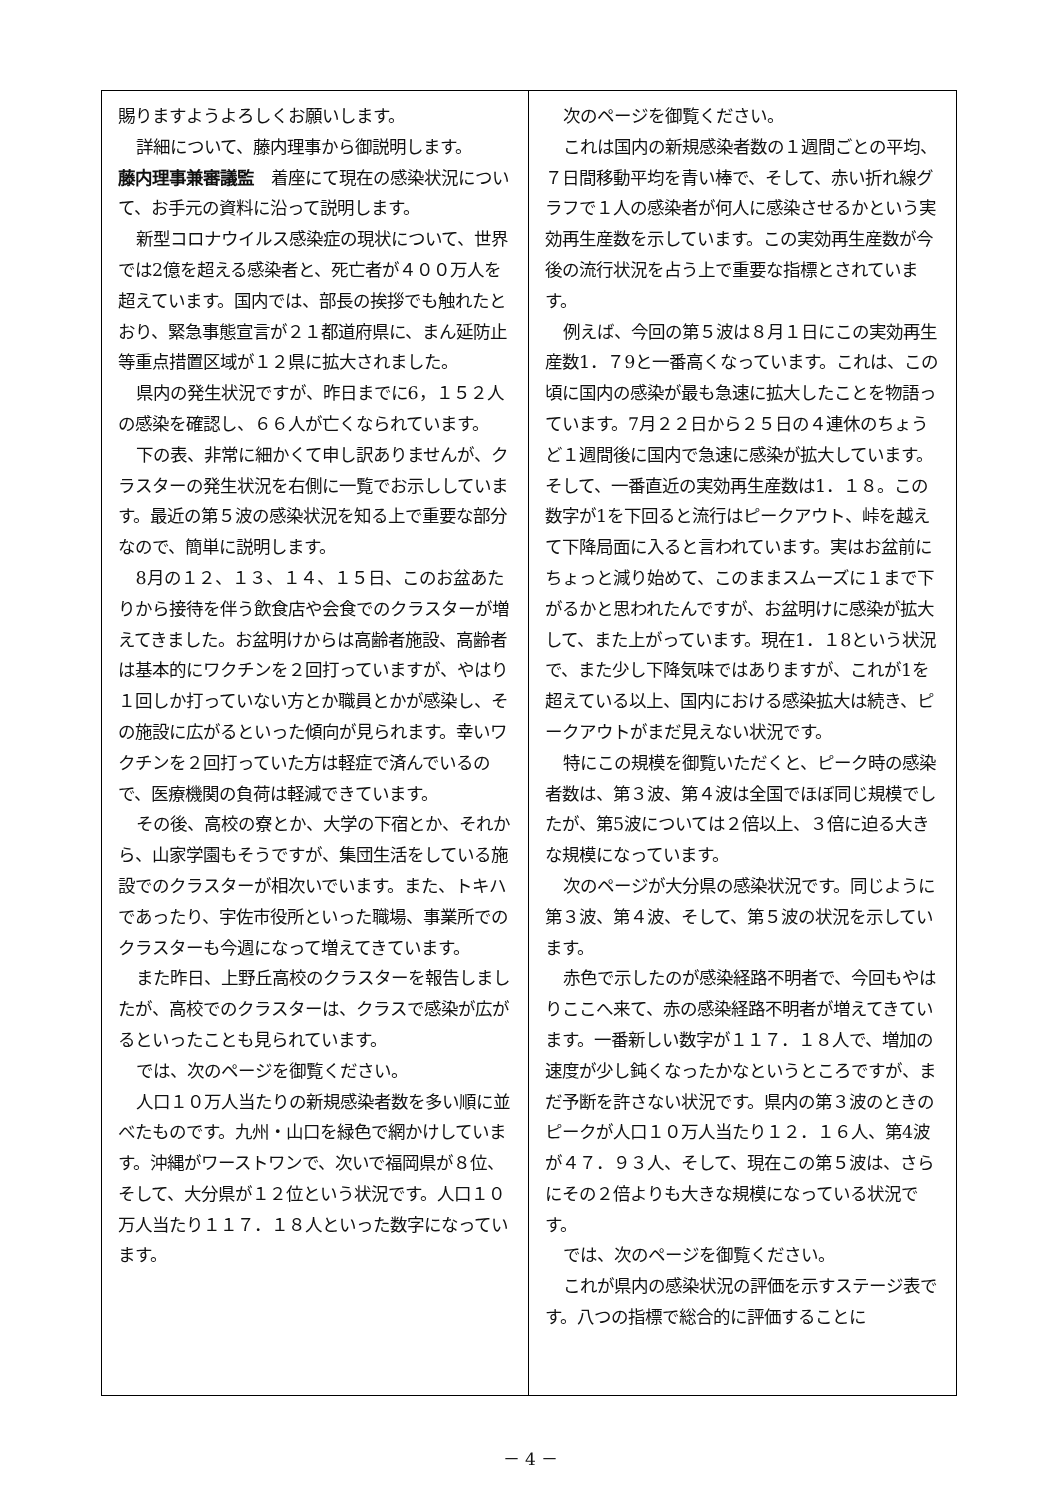賜りますようよろしくお願いします。
詳細について、藤内理事から御説明します。
藤内理事兼審議監　着座にて現在の感染状況について、お手元の資料に沿って説明します。
新型コロナウイルス感染症の現状について、世界では2億を超える感染者と、死亡者が４００万人を超えています。国内では、部長の挨拶でも触れたとおり、緊急事態宣言が２１都道府県に、まん延防止等重点措置区域が１２県に拡大されました。
県内の発生状況ですが、昨日までに6，１５２人の感染を確認し、６６人が亡くなられています。
下の表、非常に細かくて申し訳ありませんが、クラスターの発生状況を右側に一覧でお示ししています。最近の第５波の感染状況を知る上で重要な部分なので、簡単に説明します。
8月の１２、１３、１４、１５日、このお盆あたりから接待を伴う飲食店や会食でのクラスターが増えてきました。お盆明けからは高齢者施設、高齢者は基本的にワクチンを２回打っていますが、やはり１回しか打っていない方とか職員とかが感染し、その施設に広がるといった傾向が見られます。幸いワクチンを２回打っていた方は軽症で済んでいるので、医療機関の負荷は軽減できています。
その後、高校の寮とか、大学の下宿とか、それから、山家学園もそうですが、集団生活をしている施設でのクラスターが相次いでいます。また、トキハであったり、宇佐市役所といった職場、事業所でのクラスターも今週になって増えてきています。
また昨日、上野丘高校のクラスターを報告しましたが、高校でのクラスターは、クラスで感染が広がるといったことも見られています。
では、次のページを御覧ください。
人口１０万人当たりの新規感染者数を多い順に並べたものです。九州・山口を緑色で網かけしています。沖縄がワーストワンで、次いで福岡県が８位、そして、大分県が１２位という状況です。人口１０万人当たり１１７．１８人といった数字になっています。
次のページを御覧ください。
これは国内の新規感染者数の１週間ごとの平均、７日間移動平均を青い棒で、そして、赤い折れ線グラフで１人の感染者が何人に感染させるかという実効再生産数を示しています。この実効再生産数が今後の流行状況を占う上で重要な指標とされています。
例えば、今回の第５波は８月１日にこの実効再生産数1．７9と一番高くなっています。これは、この頃に国内の感染が最も急速に拡大したことを物語っています。7月２２日から２５日の４連休のちょうど１週間後に国内で急速に感染が拡大しています。そして、一番直近の実効再生産数は1．１８。この数字が1を下回ると流行はピークアウト、峠を越えて下降局面に入ると言われています。実はお盆前にちょっと減り始めて、このままスムーズに１まで下がるかと思われたんですが、お盆明けに感染が拡大して、また上がっています。現在1．１8という状況で、また少し下降気味ではありますが、これが1を超えている以上、国内における感染拡大は続き、ピークアウトがまだ見えない状況です。
特にこの規模を御覧いただくと、ピーク時の感染者数は、第３波、第４波は全国でほぼ同じ規模でしたが、第5波については２倍以上、３倍に迫る大きな規模になっています。
次のページが大分県の感染状況です。同じように第３波、第４波、そして、第５波の状況を示しています。
赤色で示したのが感染経路不明者で、今回もやはりここへ来て、赤の感染経路不明者が増えてきています。一番新しい数字が１１７．１８人で、増加の速度が少し鈍くなったかなというところですが、まだ予断を許さない状況です。県内の第３波のときのピークが人口１０万人当たり１２．１６人、第4波が４７．９３人、そして、現在この第５波は、さらにその２倍よりも大きな規模になっている状況です。
では、次のページを御覧ください。
これが県内の感染状況の評価を示すステージ表です。八つの指標で総合的に評価することに
－ 4 －